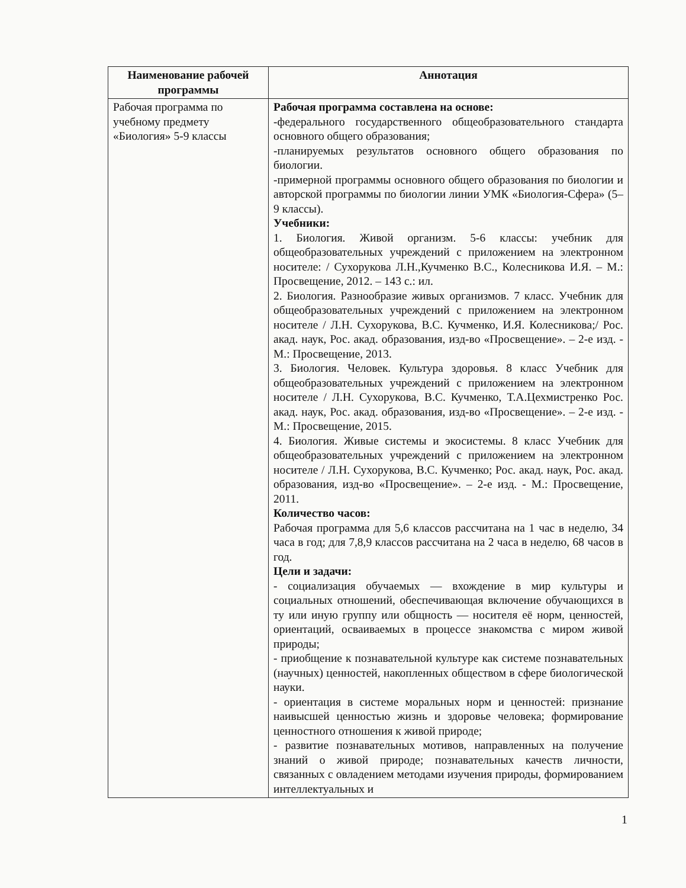| Наименование рабочей программы | Аннотация |
| --- | --- |
| Рабочая программа по учебному предмету «Биология» 5-9 классы | Рабочая программа составлена на основе: -федерального государственного общеобразовательного стандарта основного общего образования; -планируемых результатов основного общего образования по биологии. -примерной программы основного общего образования по биологии и авторской программы по биологии линии УМК «Биология-Сфера» (5–9 классы). Учебники: 1. Биология. Живой организм. 5-6 классы: учебник для общеобразовательных учреждений с приложением на электронном носителе: / Сухорукова Л.Н.,Кучменко В.С., Колесникова И.Я. – М.: Просвещение, 2012. – 143 с.: ил. 2. Биология. Разнообразие живых организмов. 7 класс. Учебник для общеобразовательных учреждений с приложением на электронном носителе / Л.Н. Сухорукова, В.С. Кучменко, И.Я. Колесникова;/ Рос. акад. наук, Рос. акад. образования, изд-во «Просвещение». – 2-е изд. - М.: Просвещение, 2013. 3. Биология. Человек. Культура здоровья. 8 класс Учебник для общеобразовательных учреждений с приложением на электронном носителе / Л.Н. Сухорукова, В.С. Кучменко, Т.А.Цехмистренко Рос. акад. наук, Рос. акад. образования, изд-во «Просвещение». – 2-е изд. - М.: Просвещение, 2015. 4. Биология. Живые системы и экосистемы. 8 класс Учебник для общеобразовательных учреждений с приложением на электронном носителе / Л.Н. Сухорукова, В.С. Кучменко; Рос. акад. наук, Рос. акад. образования, изд-во «Просвещение». – 2-е изд. - М.: Просвещение, 2011. Количество часов: Рабочая программа для 5,6 классов рассчитана на 1 час в неделю, 34 часа в год; для 7,8,9 классов рассчитана на 2 часа в неделю, 68 часов в год. Цели и задачи: - социализация обучаемых — вхождение в мир культуры и социальных отношений, обеспечивающая включение обучающихся в ту или иную группу или общность — носителя её норм, ценностей, ориентаций, осваиваемых в процессе знакомства с миром живой природы; - приобщение к познавательной культуре как системе познавательных (научных) ценностей, накопленных обществом в сфере биологической науки. - ориентация в системе моральных норм и ценностей: признание наивысшей ценностью жизнь и здоровье человека; формирование ценностного отношения к живой природе; - развитие познавательных мотивов, направленных на получение знаний о живой природе; познавательных качеств личности, связанных с овладением методами изучения природы, формированием интеллектуальных и |
1